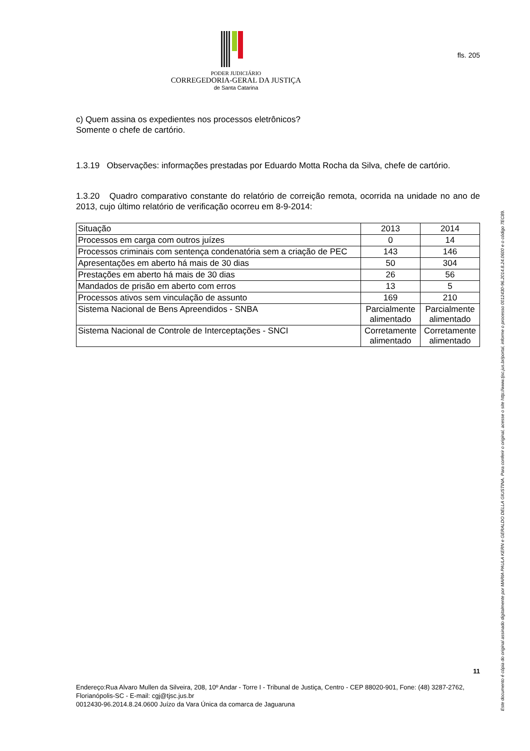PODER JUDICIÁRIO
CORREGEDORIA-GERAL DA JUSTIÇA
de Santa Catarina
fls. 205
c) Quem assina os expedientes nos processos eletrônicos?
Somente o chefe de cartório.
1.3.19 Observações: informações prestadas por Eduardo Motta Rocha da Silva, chefe de cartório.
1.3.20 Quadro comparativo constante do relatório de correição remota, ocorrida na unidade no ano de 2013, cujo último relatório de verificação ocorreu em 8-9-2014:
| Situação | 2013 | 2014 |
| Processos em carga com outros juízes | 0 | 14 |
| Processos criminais com sentença condenatória sem a criação de PEC | 143 | 146 |
| Apresentações em aberto há mais de 30 dias | 50 | 304 |
| Prestações em aberto há mais de 30 dias | 26 | 56 |
| Mandados de prisão em aberto com erros | 13 | 5 |
| Processos ativos sem vinculação de assunto | 169 | 210 |
| Sistema Nacional de Bens Apreendidos - SNBA | Parcialmente alimentado | Parcialmente alimentado |
| Sistema Nacional de Controle de Interceptações - SNCI | Corretamente alimentado | Corretamente alimentado |
11
Endereço:Rua Alvaro Mullen da Silveira, 208, 10º Andar - Torre I - Tribunal de Justiça, Centro - CEP 88020-901, Fone: (48) 3287-2762, Florianópolis-SC - E-mail: cgj@tjsc.jus.br
0012430-96.2014.8.24.0600 Juízo da Vara Única da comarca de Jaguaruna
Este documento é cópia do original assinado digitalmente por MARIA PAULA KERN e GERALDO DELLA GIUSTINA. Para conferir o original, acesse o site http://www.tjsc.jus.br/portal, informe o processo 0012430-96.2014.8.24.0600 e o código 7EC89.